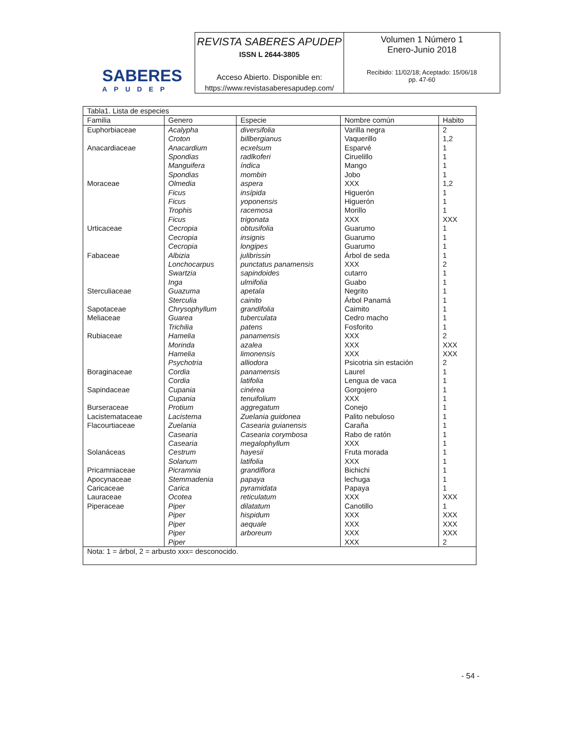SABERES
APUDEP
REVISTA SABERES APUDEP
ISSN L 2644-3805
Acceso Abierto. Disponible en:
https://www.revistasaberesapudep.com/
Volumen 1 Número 1
Enero-Junio 2018
Recibido: 11/02/18; Aceptado: 15/06/18
pp. 47-60
| Tabla1. Lista de especies | | | | |
| Familia | Genero | Especie | Nombre común | Habito |
| Euphorbiaceae | Acalypha | diversifolia | Varilla negra | 2 |
| | Croton | billbergianus | Vaquerillo | 1,2 |
| Anacardiaceae | Anacardium | ecxelsum | Esparvé | 1 |
| | Spondias | radlkoferi | Ciruelillo | 1 |
| | Manguifera | índica | Mango | 1 |
| | Spondias | mombin | Jobo | 1 |
| Moraceae | Olmedia | aspera | XXX | 1,2 |
| | Ficus | insípida | Higuerón | 1 |
| | Ficus | yoponensis | Higuerón | 1 |
| | Trophis | racemosa | Morillo | 1 |
| | Ficus | trigonata | XXX | XXX |
| Urticaceae | Cecropia | obtusifolia | Guarumo | 1 |
| | Cecropia | insignis | Guarumo | 1 |
| | Cecropia | longipes | Guarumo | 1 |
| Fabaceae | Albizia | julibrissin | Árbol de seda | 1 |
| | Lonchocarpus | punctatus panamensis | XXX | 2 |
| | Swartzia | sapindoides | cutarro | 1 |
| | Inga | ulmifolia | Guabo | 1 |
| Sterculiaceae | Guazuma | apetala | Negrito | 1 |
| | Sterculia | cainito | Árbol Panamá | 1 |
| Sapotaceae | Chrysophyllum | grandifolia | Caimito | 1 |
| Meliaceae | Guarea | tuberculata | Cedro macho | 1 |
| | Trichilia | patens | Fosforito | 1 |
| Rubiaceae | Hamelia | panamensis | XXX | 2 |
| | Morinda | azalea | XXX | XXX |
| | Hamelia | limonensis | XXX | XXX |
| | Psychotria | alliodora | Psicotria sin estación | 2 |
| Boraginaceae | Cordia | panamensis | Laurel | 1 |
| | Cordia | latifolia | Lengua de vaca | 1 |
| Sapindaceae | Cupania | cinérea | Gorgojero | 1 |
| | Cupania | tenuifolium | XXX | 1 |
| Burseraceae | Protium | aggregatum | Conejo | 1 |
| Lacistemataceae | Lacistema | Zuelania guidonea | Palito nebuloso | 1 |
| Flacourtiaceae | Zuelania | Casearia guianensis | Caraña | 1 |
| | Casearia | Casearia corymbosa | Rabo de ratón | 1 |
| | Casearia | megalophyllum | XXX | 1 |
| Solanáceas | Cestrum | hayesii | Fruta morada | 1 |
| | Solanum | latifolia | XXX | 1 |
| Pricamniaceae | Picramnia | grandiflora | Bichichi | 1 |
| Apocynaceae | Stemmadenia | papaya | lechuga | 1 |
| Caricaceae | Carica | pyramidata | Papaya | 1 |
| Lauraceae | Ocotea | reticulatum | XXX | XXX |
| Piperaceae | Piper | dilatatum | Canotillo | 1 |
| | Piper | hispidum | XXX | XXX |
| | Piper | aequale | XXX | XXX |
| | Piper | arboreum | XXX | XXX |
| | Piper | | XXX | 2 |
| Nota: 1 = árbol, 2 = arbusto xxx= desconocido. | | | | |
- 54 -